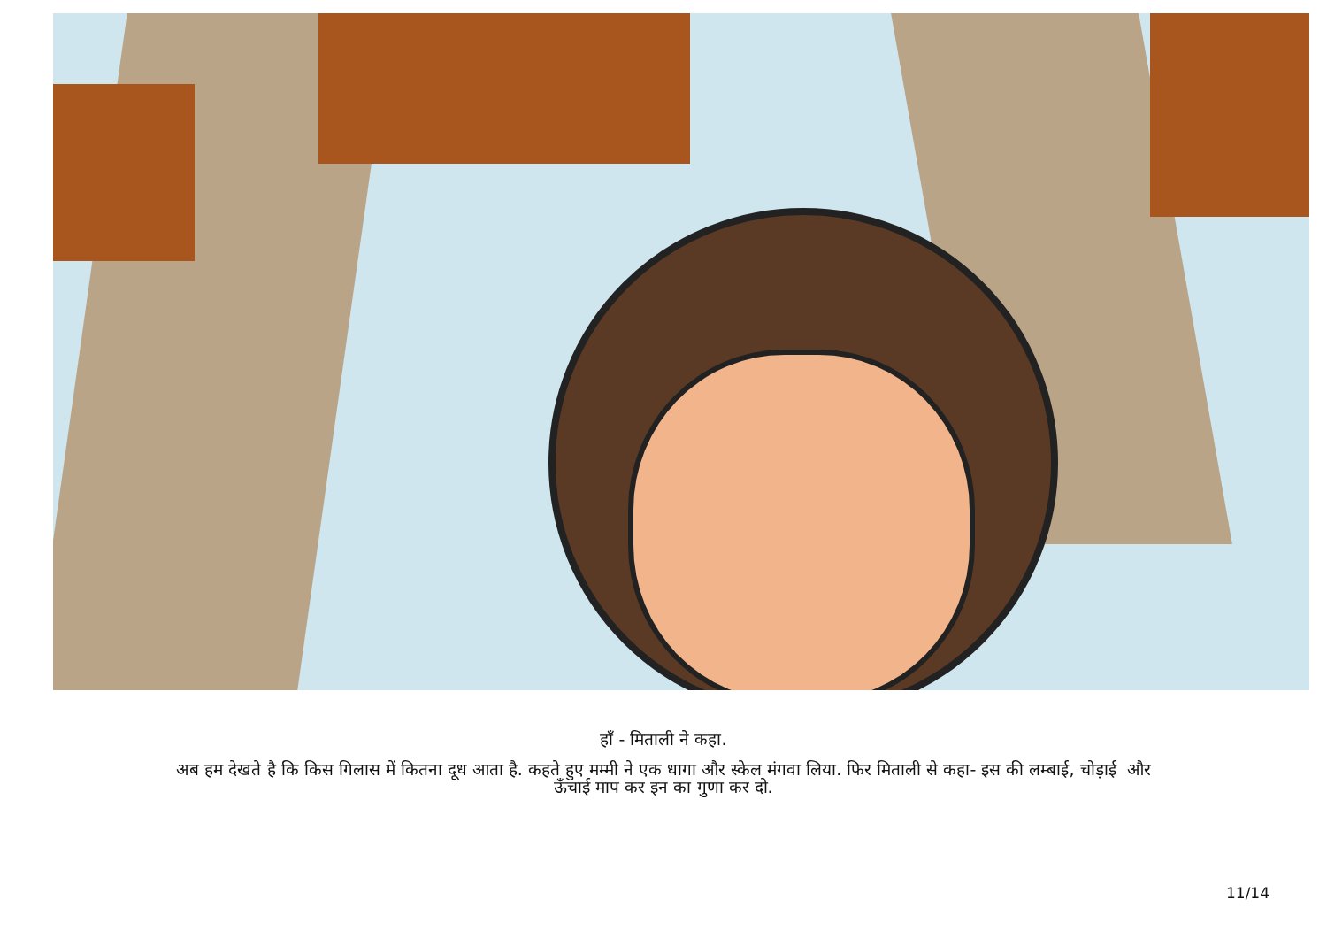हाँ - मिताली ने कहा.
अब हम देखते है कि किस गिलास में कितना दूध आता है. कहते हुए मम्मी ने एक धागा और स्केल मंगवा लिया. फिर मिताली से कहा- इस की लम्बाई, चोड़ाई और
ऊँचाई माप कर इन का गुणा कर दो.
11/14